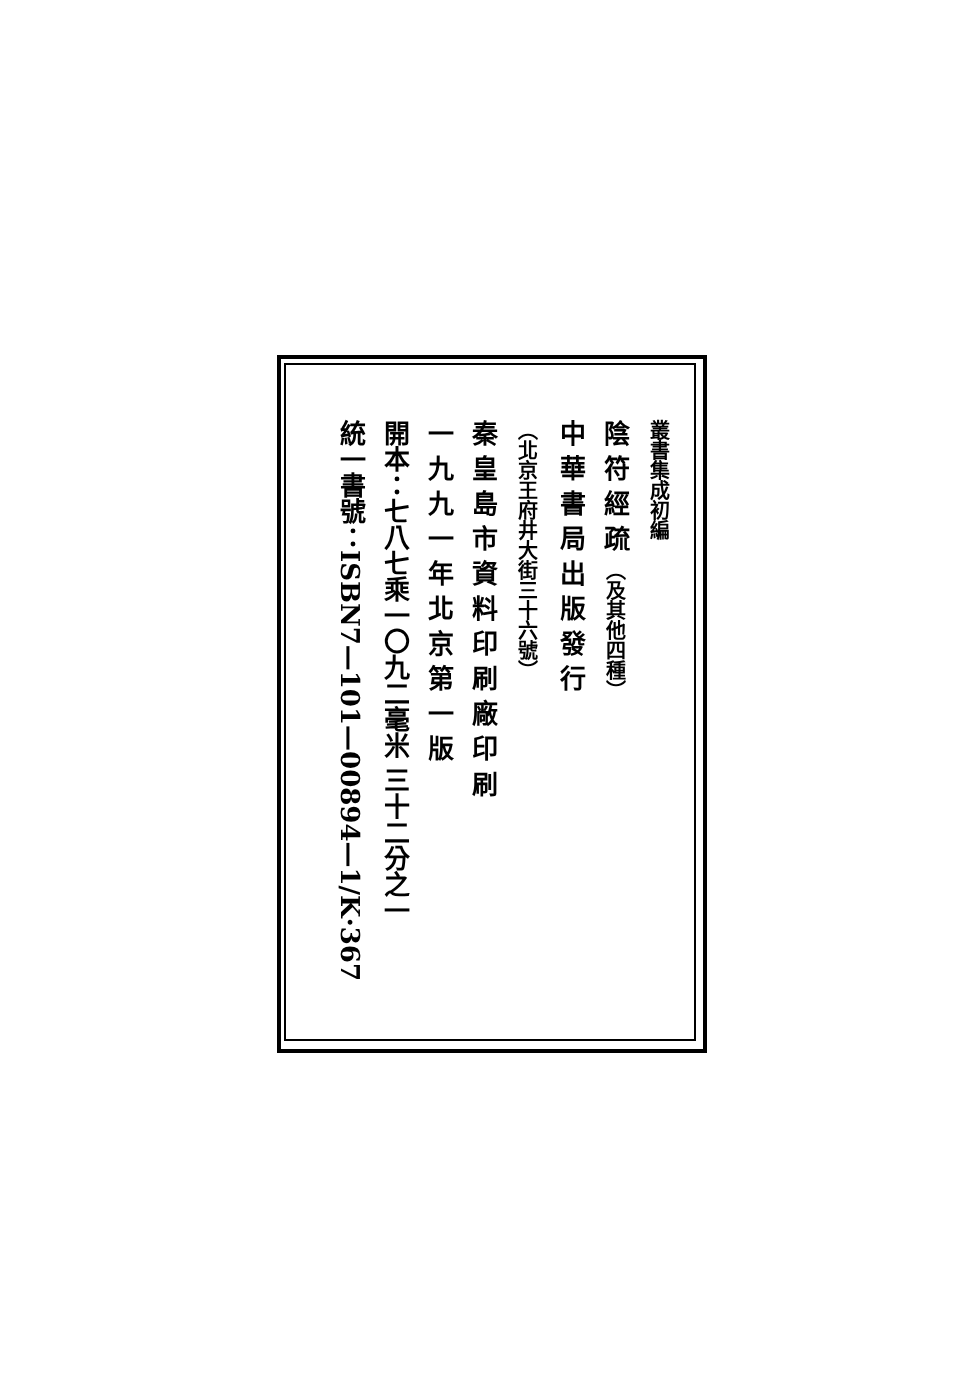叢書集成初編
陰 符 經 疏 （及其他四種）
中 華 書 局 出 版 發 行
（北京王府井大街三十六號）
秦 皇 島 市 資 料 印 刷 廠 印 刷
一 九 九 一 年 北 京 第 一 版
開本：七八七乘一〇九二毫米 三十二分之一
統一書號：ISBN7—101—00894—1/K·367